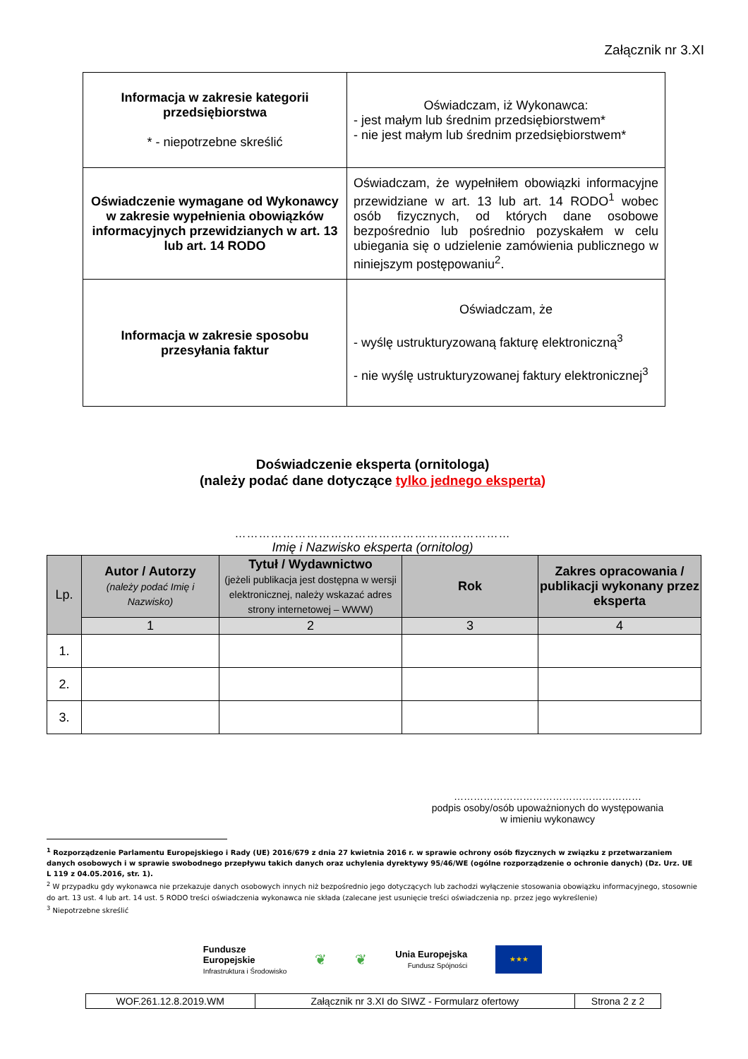Załącznik nr 3.XI
| Informacja w zakresie kategorii przedsiębiorstwa * - niepotrzebne skreślić | Oświadczam, iż Wykonawca: - jest małym lub średnim przedsiębiorstwem* - nie jest małym lub średnim przedsiębiorstwem* |
| Oświadczenie wymagane od Wykonawcy w zakresie wypełnienia obowiązków informacyjnych przewidzianych w art. 13 lub art. 14 RODO | Oświadczam, że wypełniłem obowiązki informacyjne przewidziane w art. 13 lub art. 14 RODO<sup>1</sup> wobec osób fizycznych, od których dane osobowe bezpośrednio lub pośrednio pozyskałem w celu ubiegania się o udzielenie zamówienia publicznego w niniejszym postępowaniu<sup>2</sup>. |
| Informacja w zakresie sposobu przesyłania faktur | Oświadczam, że - wyślę ustrukturyzowaną fakturę elektroniczną<sup>3</sup> - nie wyślę ustrukturyzowanej faktury elektronicznej<sup>3</sup> |
Doświadczenie eksperta (ornitologa)
(należy podać dane dotyczące tylko jednego eksperta)
……………………………………………………………
Imię i Nazwisko eksperta (ornitolog)
| Lp. | Autor / Autorzy (należy podać Imię i Nazwisko) | Tytuł / Wydawnictwo (jeżeli publikacja jest dostępna w wersji elektronicznej, należy wskazać adres strony internetowej – WWW) | Rok | Zakres opracowania / publikacji wykonany przez eksperta |
| --- | --- | --- | --- | --- |
| | 1 | 2 | 3 | 4 |
| 1. | | | | |
| 2. | | | | |
| 3. | | | | |
…………………………………………………
podpis osoby/osób upoważnionych do występowania w imieniu wykonawcy
<sup>1</sup> Rozporządzenie Parlamentu Europejskiego i Rady (UE) 2016/679 z dnia 27 kwietnia 2016 r. w sprawie ochrony osób fizycznych w związku z przetwarzaniem danych osobowych i w sprawie swobodnego przepływu takich danych oraz uchylenia dyrektywy 95/46/WE (ogólne rozporządzenie o ochronie danych) (Dz. Urz. UE L 119 z 04.05.2016, str. 1).
<sup>2</sup> W przypadku gdy wykonawca nie przekazuje danych osobowych innych niż bezpośrednio jego dotyczących lub zachodzi wyłączenie stosowania obowiązku informacyjnego, stosownie do art. 13 ust. 4 lub art. 14 ust. 5 RODO treści oświadczenia wykonawca nie składa (zalecane jest usunięcie treści oświadczenia np. przez jego wykreślenie)
<sup>3</sup> Niepotrzebne skreślić
Fundusze
Europejskie
Infrastruktura i Środowisko
❦ ❦
Unia Europejska
Fundusz Spójności
★★★
| WOF.261.12.8.2019.WM | Załącznik nr 3.XI do SIWZ - Formularz ofertowy | Strona 2 z 2 |